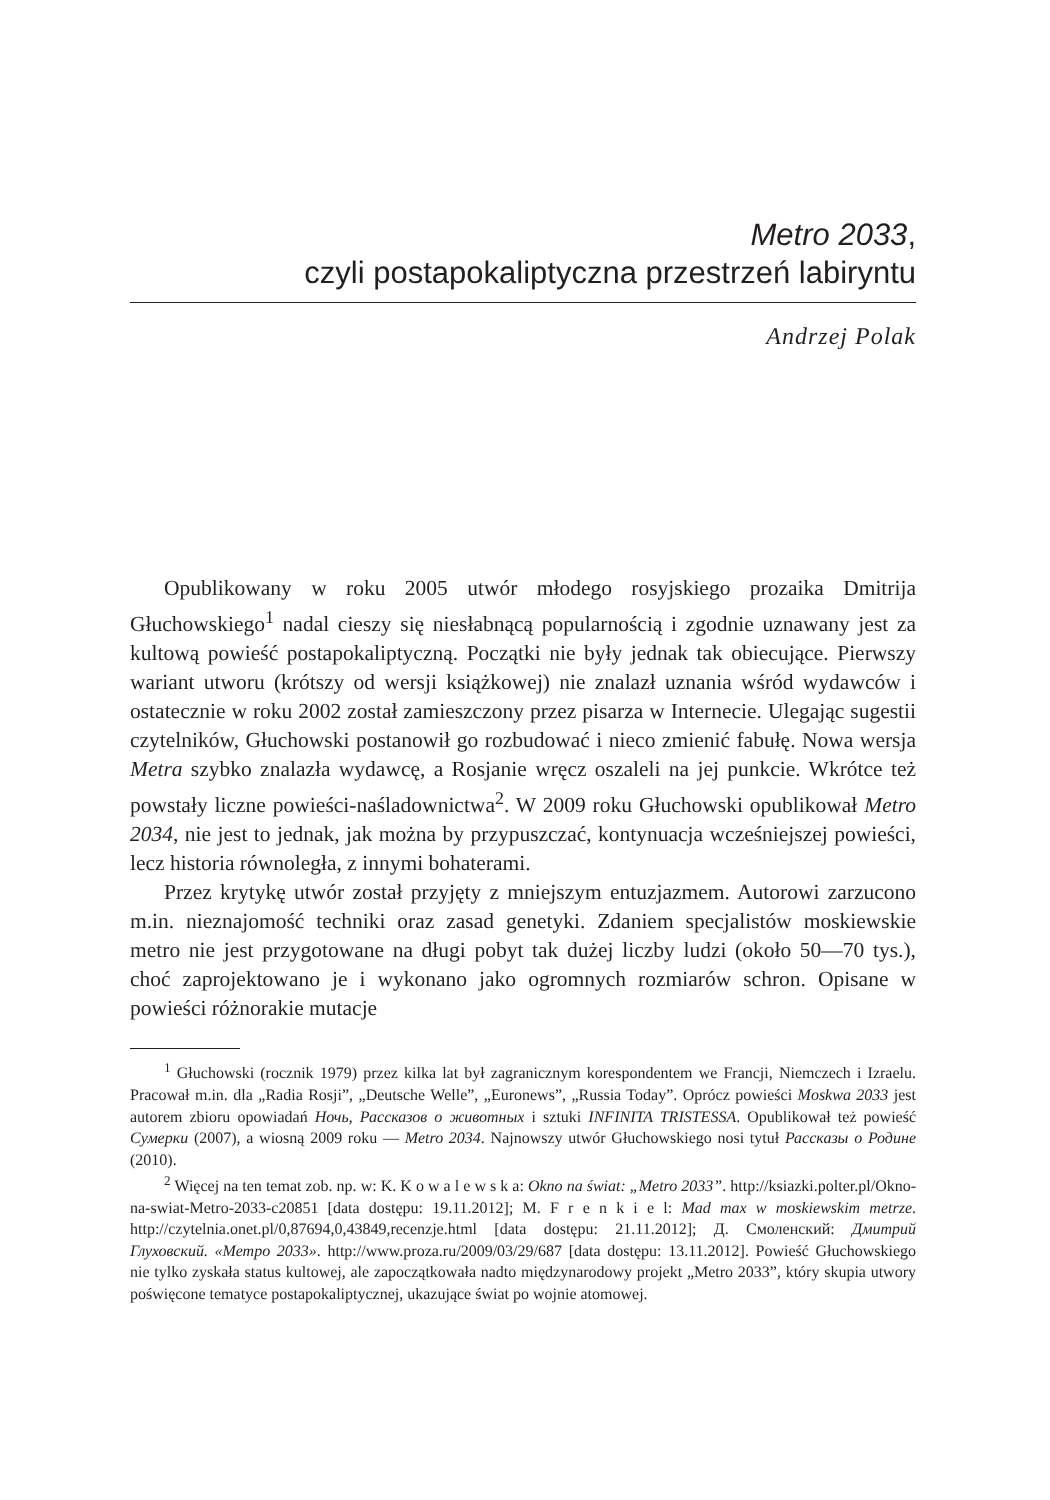Metro 2033,
czyli postapokaliptyczna przestrzeń labiryntu
Andrzej Polak
Opublikowany w roku 2005 utwór młodego rosyjskiego prozaika Dmitrija Głuchowskiego<sup>1</sup> nadal cieszy się niesłabnącą popularnością i zgodnie uznawany jest za kultową powieść postapokaliptyczną. Początki nie były jednak tak obiecujące. Pierwszy wariant utworu (krótszy od wersji książkowej) nie znalazł uznania wśród wydawców i ostatecznie w roku 2002 został zamieszczony przez pisarza w Internecie. Ulegając sugestii czytelników, Głuchowski postanowił go rozbudować i nieco zmienić fabułę. Nowa wersja Metra szybko znalazła wydawcę, a Rosjanie wręcz oszaleli na jej punkcie. Wkrótce też powstały liczne powieści-naśladownictwa<sup>2</sup>. W 2009 roku Głuchowski opublikował Metro 2034, nie jest to jednak, jak można by przypuszczać, kontynuacja wcześniejszej powieści, lecz historia równoległa, z innymi bohaterami.
Przez krytykę utwór został przyjęty z mniejszym entuzjazmem. Autorowi zarzucono m.in. nieznajomość techniki oraz zasad genetyki. Zdaniem specjalistów moskiewskie metro nie jest przygotowane na długi pobyt tak dużej liczby ludzi (około 50—70 tys.), choć zaprojektowano je i wykonano jako ogromnych rozmiarów schron. Opisane w powieści różnorakie mutacje
<sup>1</sup> Głuchowski (rocznik 1979) przez kilka lat był zagranicznym korespondentem we Francji, Niemczech i Izraelu. Pracował m.in. dla „Radia Rosji”, „Deutsche Welle”, „Euronews”, „Russia Today”. Oprócz powieści Moskwa 2033 jest autorem zbioru opowiadań Ночь, Рассказов о животных i sztuki INFINITA TRISTESSA. Opublikował też powieść Сумерки (2007), a wiosną 2009 roku — Metro 2034. Najnowszy utwór Głuchowskiego nosi tytuł Рассказы о Родине (2010).
<sup>2</sup> Więcej na ten temat zob. np. w: K. K o w a l e w s k a: Okno na świat: „Metro 2033”. http://ksiazki.polter.pl/Okno-na-swiat-Metro-2033-c20851 [data dostępu: 19.11.2012]; M. F r e n k i e l: Mad max w moskiewskim metrze. http://czytelnia.onet.pl/0,87694,0,43849,recenzje.html [data dostępu: 21.11.2012]; Д. Смоленский: Дмитрий Глуховский. «Метро 2033». http://www.proza.ru/2009/03/29/687 [data dostępu: 13.11.2012]. Powieść Głuchowskiego nie tylko zyskała status kultowej, ale zapoczątkowała nadto międzynarodowy projekt „Metro 2033”, który skupia utwory poświęcone tematyce postapokaliptycznej, ukazujące świat po wojnie atomowej.